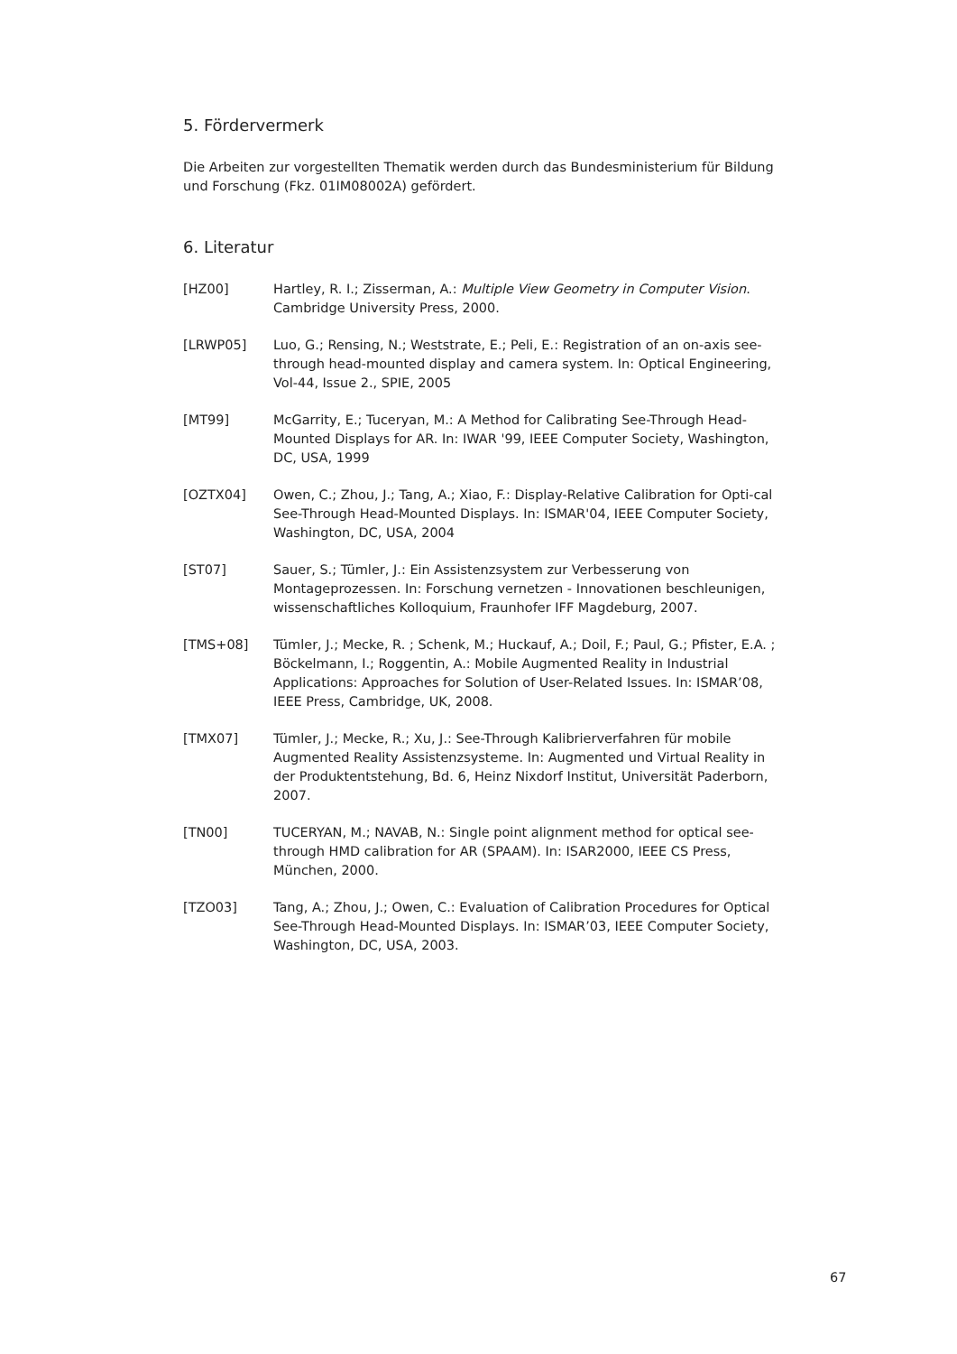5. Fördervermerk
Die Arbeiten zur vorgestellten Thematik werden durch das Bundesministerium für Bildung und Forschung (Fkz. 01IM08002A) gefördert.
6. Literatur
[HZ00] Hartley, R. I.; Zisserman, A.: Multiple View Geometry in Computer Vision. Cambridge University Press, 2000.
[LRWP05] Luo, G.; Rensing, N.; Weststrate, E.; Peli, E.: Registration of an on-axis see-through head-mounted display and camera system. In: Optical Engineering, Vol-44, Issue 2., SPIE, 2005
[MT99] McGarrity, E.; Tuceryan, M.: A Method for Calibrating See-Through Head-Mounted Displays for AR. In: IWAR '99, IEEE Computer Society, Washington, DC, USA, 1999
[OZTX04] Owen, C.; Zhou, J.; Tang, A.; Xiao, F.: Display-Relative Calibration for Opti-cal See-Through Head-Mounted Displays. In: ISMAR'04, IEEE Computer Society, Washington, DC, USA, 2004
[ST07] Sauer, S.; Tümler, J.: Ein Assistenzsystem zur Verbesserung von Montageprozessen. In: Forschung vernetzen - Innovationen beschleunigen, wissenschaftliches Kolloquium, Fraunhofer IFF Magdeburg, 2007.
[TMS+08] Tümler, J.; Mecke, R. ; Schenk, M.; Huckauf, A.; Doil, F.; Paul, G.; Pfister, E.A. ; Böckelmann, I.; Roggentin, A.: Mobile Augmented Reality in Industrial Applications: Approaches for Solution of User-Related Issues. In: ISMAR’08, IEEE Press, Cambridge, UK, 2008.
[TMX07] Tümler, J.; Mecke, R.; Xu, J.: See-Through Kalibrierverfahren für mobile Augmented Reality Assistenzsysteme. In: Augmented und Virtual Reality in der Produktentstehung, Bd. 6, Heinz Nixdorf Institut, Universität Paderborn, 2007.
[TN00] TUCERYAN, M.; NAVAB, N.: Single point alignment method for optical see- through HMD calibration for AR (SPAAM). In: ISAR2000, IEEE CS Press, München, 2000.
[TZO03] Tang, A.; Zhou, J.; Owen, C.: Evaluation of Calibration Procedures for Optical See-Through Head-Mounted Displays. In: ISMAR’03, IEEE Computer Society, Washington, DC, USA, 2003.
67